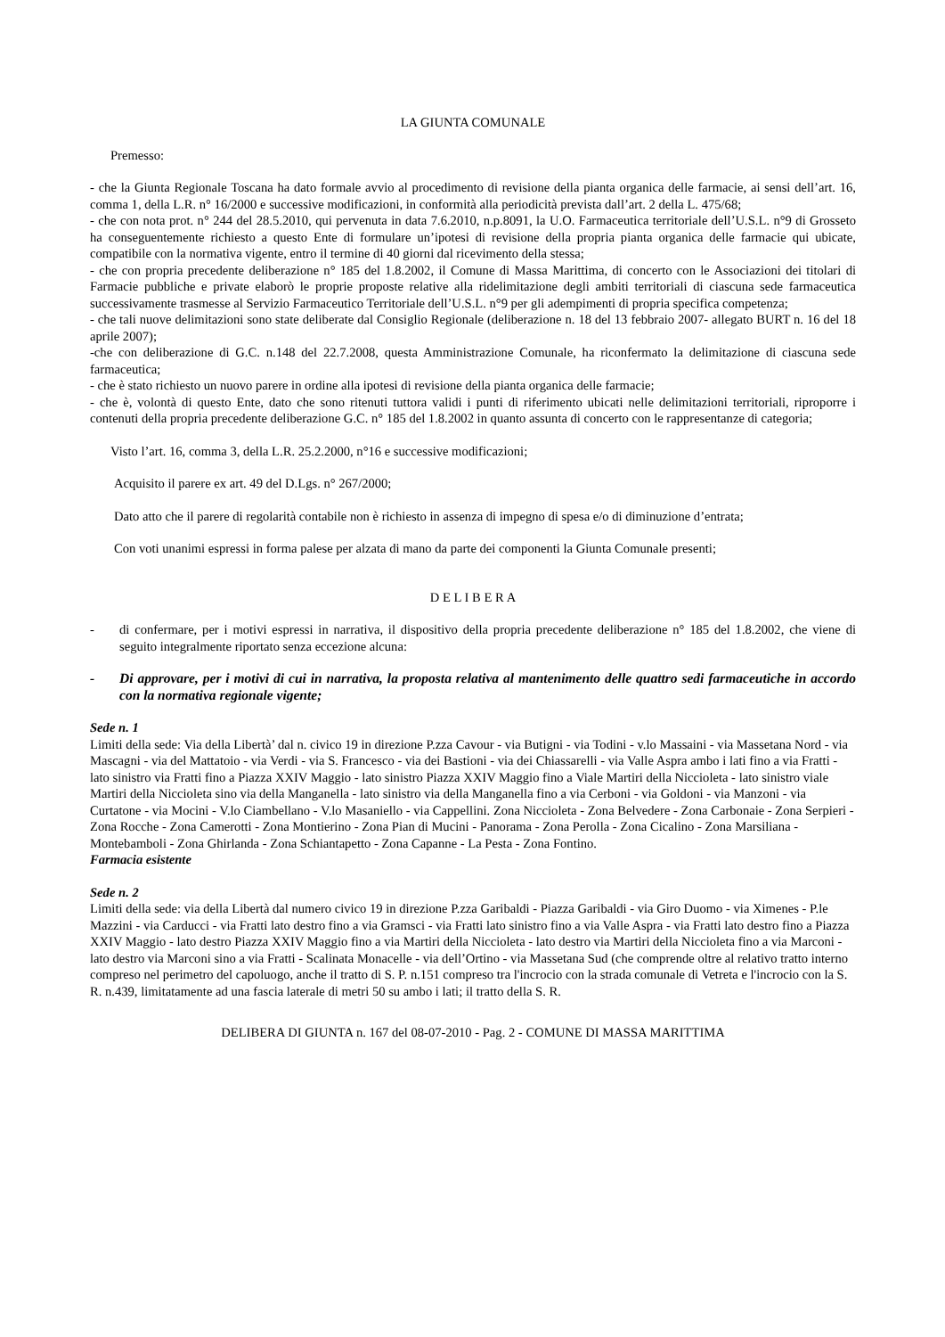LA GIUNTA COMUNALE
Premesso:
- che la Giunta Regionale Toscana ha dato formale avvio al procedimento di revisione della pianta organica delle farmacie, ai sensi dell’art. 16, comma 1, della L.R. n° 16/2000 e successive modificazioni, in conformità alla periodicità prevista dall’art. 2 della L. 475/68;
- che con nota prot. n° 244 del 28.5.2010, qui pervenuta in data 7.6.2010, n.p.8091, la U.O. Farmaceutica territoriale dell’U.S.L. n°9 di Grosseto ha conseguentemente richiesto a questo Ente di formulare un’ipotesi di revisione della propria pianta organica delle farmacie qui ubicate, compatibile con la normativa vigente, entro il termine di 40 giorni dal ricevimento della stessa;
- che con propria precedente deliberazione n° 185 del 1.8.2002, il Comune di Massa Marittima, di concerto con le Associazioni dei titolari di Farmacie pubbliche e private elaborò le proprie proposte relative alla ridelimitazione degli ambiti territoriali di ciascuna sede farmaceutica successivamente trasmesse al Servizio Farmaceutico Territoriale dell’U.S.L. n°9 per gli adempimenti di propria specifica competenza;
- che tali nuove delimitazioni sono state deliberate dal Consiglio Regionale (deliberazione n. 18 del 13 febbraio 2007- allegato BURT n. 16 del 18 aprile 2007);
-che con deliberazione di G.C. n.148 del 22.7.2008, questa Amministrazione Comunale, ha riconfermato la delimitazione di ciascuna sede farmaceutica;
- che è stato richiesto un nuovo parere in ordine alla ipotesi di revisione della pianta organica delle farmacie;
- che è, volontà di questo Ente, dato che sono ritenuti tuttora validi i punti di riferimento ubicati nelle delimitazioni territoriali, riproporre i contenuti della propria precedente deliberazione G.C. n° 185 del 1.8.2002 in quanto assunta di concerto con le rappresentanze di categoria;
Visto l’art. 16, comma 3, della L.R. 25.2.2000, n°16 e successive modificazioni;
Acquisito il parere ex art. 49 del D.Lgs. n° 267/2000;
Dato atto che il parere di regolarità contabile non è richiesto in assenza di impegno di spesa e/o di diminuzione d’entrata;
Con voti unanimi espressi in forma palese per alzata di mano da parte dei componenti la Giunta Comunale presenti;
D E L I B E R A
- di confermare, per i motivi espressi in narrativa, il dispositivo della propria precedente deliberazione n° 185 del 1.8.2002, che viene di seguito integralmente riportato senza eccezione alcuna:
- Di approvare, per i motivi di cui in narrativa, la proposta relativa al mantenimento delle quattro sedi farmaceutiche in accordo con la normativa regionale vigente;
Sede n. 1
Limiti della sede: Via della Libertà’ dal n. civico 19 in direzione P.zza Cavour - via Butigni - via Todini - v.lo Massaini - via Massetana Nord - via Mascagni - via del Mattatoio - via Verdi - via S. Francesco - via dei Bastioni - via dei Chiassarelli - via Valle Aspra ambo i lati fino a via Fratti - lato sinistro via Fratti fino a Piazza XXIV Maggio - lato sinistro Piazza XXIV Maggio fino a Viale Martiri della Niccioleta - lato sinistro viale Martiri della Niccioleta sino via della Manganella - lato sinistro via della Manganella fino a via Cerboni - via Goldoni - via Manzoni - via Curtatone - via Mocini - V.lo Ciambellano - V.lo Masaniello - via Cappellini. Zona Niccioleta - Zona Belvedere - Zona Carbonaie - Zona Serpieri - Zona Rocche - Zona Camerotti - Zona Montierino - Zona Pian di Mucini - Panorama - Zona Perolla - Zona Cicalino - Zona Marsiliana - Montebamboli - Zona Ghirlanda - Zona Schiantapetto - Zona Capanne - La Pesta - Zona Fontino.
Farmacia esistente
Sede n. 2
Limiti della sede: via della Libertà dal numero civico 19 in direzione P.zza Garibaldi - Piazza Garibaldi - via Giro Duomo - via Ximenes - P.le Mazzini - via Carducci - via Fratti lato destro fino a via Gramsci - via Fratti lato sinistro fino a via Valle Aspra - via Fratti lato destro fino a Piazza XXIV Maggio - lato destro Piazza XXIV Maggio fino a via Martiri della Niccioleta - lato destro via Martiri della Niccioleta fino a via Marconi - lato destro via Marconi sino a via Fratti - Scalinata Monacelle - via dell’Ortino - via Massetana Sud (che comprende oltre al relativo tratto interno compreso nel perimetro del capoluogo, anche il tratto di S. P. n.151 compreso tra l'incrocio con la strada comunale di Vetreta e l'incrocio con la S. R. n.439, limitatamente ad una fascia laterale di metri 50 su ambo i lati; il tratto della S. R.
DELIBERA DI GIUNTA n. 167 del 08-07-2010 - Pag. 2 - COMUNE DI MASSA MARITTIMA